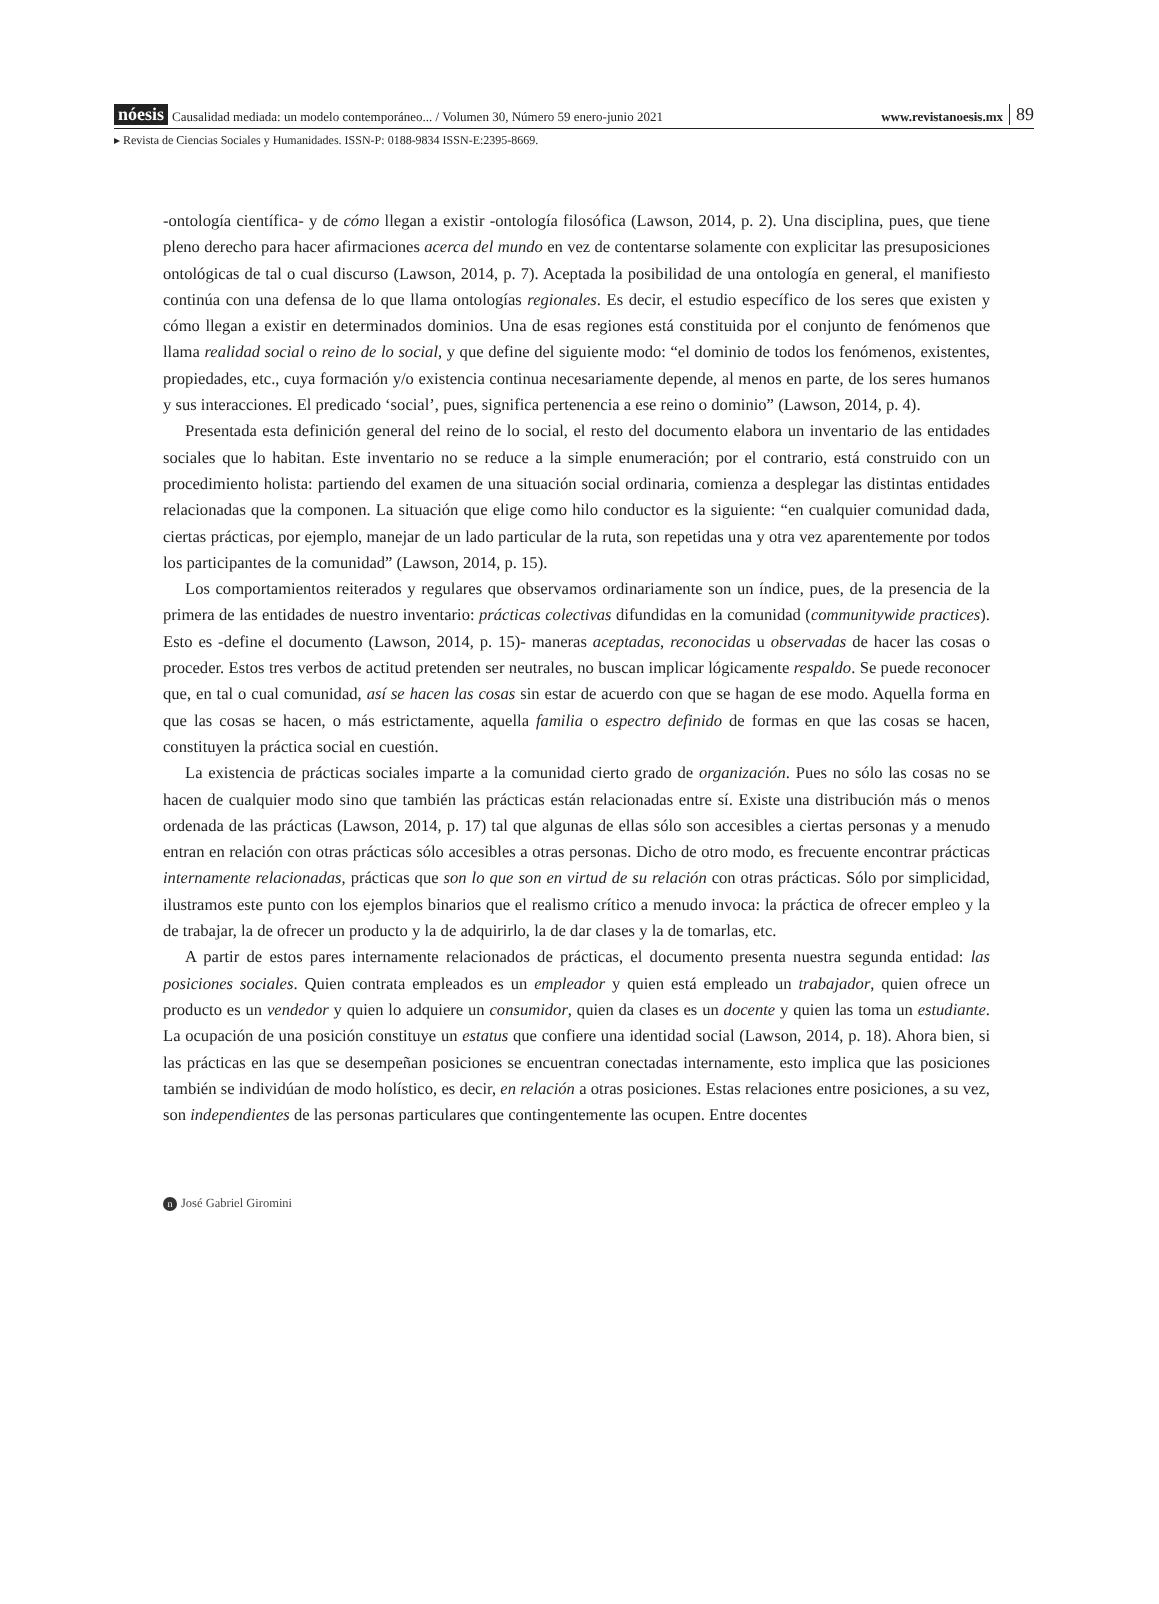nóesis Causalidad mediada: un modelo contemporáneo... / Volumen 30, Número 59 enero-junio 2021 www.revistanoesis.mx 89
▸ Revista de Ciencias Sociales y Humanidades. ISSN-P: 0188-9834 ISSN-E:2395-8669.
-ontología científica- y de cómo llegan a existir -ontología filosófica (Lawson, 2014, p. 2). Una disciplina, pues, que tiene pleno derecho para hacer afirmaciones acerca del mundo en vez de contentarse solamente con explicitar las presuposiciones ontológicas de tal o cual discurso (Lawson, 2014, p. 7). Aceptada la posibilidad de una ontología en general, el manifiesto continúa con una defensa de lo que llama ontologías regionales. Es decir, el estudio específico de los seres que existen y cómo llegan a existir en determinados dominios. Una de esas regiones está constituida por el conjunto de fenómenos que llama realidad social o reino de lo social, y que define del siguiente modo: “el dominio de todos los fenómenos, existentes, propiedades, etc., cuya formación y/o existencia continua necesariamente depende, al menos en parte, de los seres humanos y sus interacciones. El predicado ‘social’, pues, significa pertenencia a ese reino o dominio” (Lawson, 2014, p. 4).
Presentada esta definición general del reino de lo social, el resto del documento elabora un inventario de las entidades sociales que lo habitan. Este inventario no se reduce a la simple enumeración; por el contrario, está construido con un procedimiento holista: partiendo del examen de una situación social ordinaria, comienza a desplegar las distintas entidades relacionadas que la componen. La situación que elige como hilo conductor es la siguiente: “en cualquier comunidad dada, ciertas prácticas, por ejemplo, manejar de un lado particular de la ruta, son repetidas una y otra vez aparentemente por todos los participantes de la comunidad” (Lawson, 2014, p. 15).
Los comportamientos reiterados y regulares que observamos ordinariamente son un índice, pues, de la presencia de la primera de las entidades de nuestro inventario: prácticas colectivas difundidas en la comunidad (communitywide practices). Esto es -define el documento (Lawson, 2014, p. 15)- maneras aceptadas, reconocidas u observadas de hacer las cosas o proceder. Estos tres verbos de actitud pretenden ser neutrales, no buscan implicar lógicamente respaldo. Se puede reconocer que, en tal o cual comunidad, así se hacen las cosas sin estar de acuerdo con que se hagan de ese modo. Aquella forma en que las cosas se hacen, o más estrictamente, aquella familia o espectro definido de formas en que las cosas se hacen, constituyen la práctica social en cuestión.
La existencia de prácticas sociales imparte a la comunidad cierto grado de organización. Pues no sólo las cosas no se hacen de cualquier modo sino que también las prácticas están relacionadas entre sí. Existe una distribución más o menos ordenada de las prácticas (Lawson, 2014, p. 17) tal que algunas de ellas sólo son accesibles a ciertas personas y a menudo entran en relación con otras prácticas sólo accesibles a otras personas. Dicho de otro modo, es frecuente encontrar prácticas internamente relacionadas, prácticas que son lo que son en virtud de su relación con otras prácticas. Sólo por simplicidad, ilustramos este punto con los ejemplos binarios que el realismo crítico a menudo invoca: la práctica de ofrecer empleo y la de trabajar, la de ofrecer un producto y la de adquirirlo, la de dar clases y la de tomarlas, etc.
A partir de estos pares internamente relacionados de prácticas, el documento presenta nuestra segunda entidad: las posiciones sociales. Quien contrata empleados es un empleador y quien está empleado un trabajador, quien ofrece un producto es un vendedor y quien lo adquiere un consumidor, quien da clases es un docente y quien las toma un estudiante. La ocupación de una posición constituye un estatus que confiere una identidad social (Lawson, 2014, p. 18). Ahora bien, si las prácticas en las que se desempeñan posiciones se encuentran conectadas internamente, esto implica que las posiciones también se individúan de modo holístico, es decir, en relación a otras posiciones. Estas relaciones entre posiciones, a su vez, son independientes de las personas particulares que contingentemente las ocupen. Entre docentes
n José Gabriel Giromini